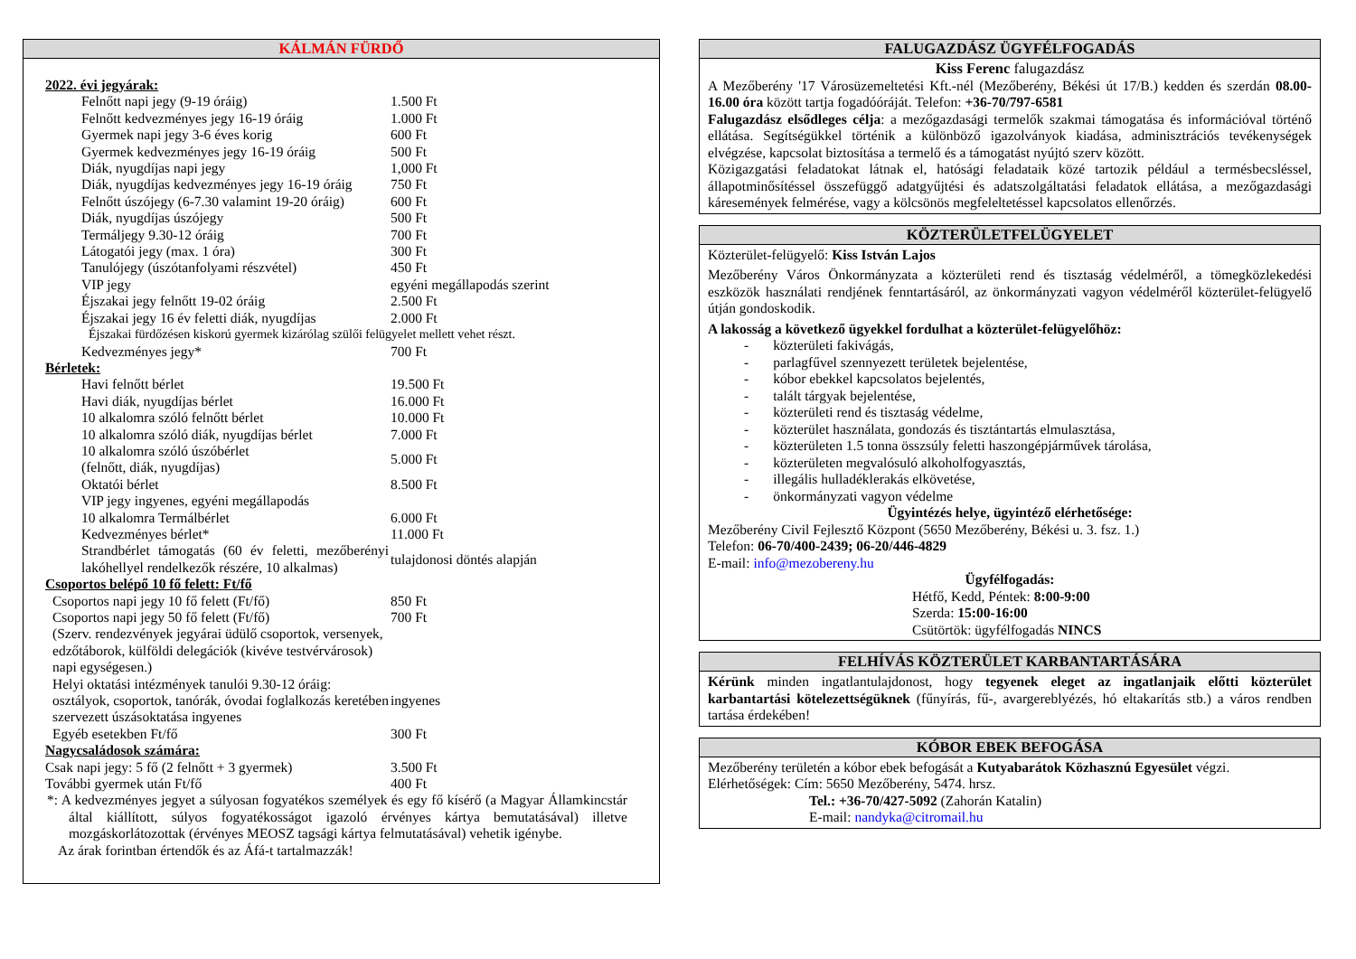KÁLMÁN FÜRDŐ
| 2022. évi jegyárak: | |
| Felnőtt napi jegy (9-19 óráig) | 1.500 Ft |
| Felnőtt kedvezményes jegy 16-19 óráig | 1.000 Ft |
| Gyermek napi jegy 3-6 éves korig | 600 Ft |
| Gyermek kedvezményes jegy 16-19 óráig | 500 Ft |
| Diák, nyugdíjas napi jegy | 1,000 Ft |
| Diák, nyugdíjas kedvezményes jegy 16-19 óráig | 750 Ft |
| Felnőtt úszójegy (6-7.30 valamint 19-20 óráig) | 600 Ft |
| Diák, nyugdíjas úszójegy | 500 Ft |
| Termáljegy 9.30-12 óráig | 700 Ft |
| Látogatói jegy (max. 1 óra) | 300 Ft |
| Tanulójegy (úszótanfolyami részvétel) | 450 Ft |
| VIP jegy | egyéni megállapodás szerint |
| Éjszakai jegy felnőtt 19-02 óráig | 2.500 Ft |
| Éjszakai jegy 16 év feletti diák, nyugdíjas | 2.000 Ft |
| Éjszakai fürdőzésen kiskorú gyermek kizárólag szülői felügyelet mellett vehet részt. | |
| Kedvezményes jegy* | 700 Ft |
| Bérletek: | |
| Havi felnőtt bérlet | 19.500 Ft |
| Havi diák, nyugdíjas bérlet | 16.000 Ft |
| 10 alkalomra szóló felnőtt bérlet | 10.000 Ft |
| 10 alkalomra szóló diák, nyugdíjas bérlet | 7.000 Ft |
| 10 alkalomra szóló úszóbérlet (felnőtt, diák, nyugdíjas) | 5.000 Ft |
| Oktatói bérlet | 8.500 Ft |
| VIP jegy ingyenes, egyéni megállapodás | |
| 10 alkalomra Termálbérlet | 6.000 Ft |
| Kedvezményes bérlet* | 11.000 Ft |
| Strandbérlet támogatás (60 év feletti, mezőberényi lakóhellyel rendelkezők részére, 10 alkalmas) | tulajdonosi döntés alapján |
| Csoportos belépő 10 fő felett: Ft/fő | |
| Csoportos napi jegy 10 fő felett (Ft/fő) | 850 Ft |
| Csoportos napi jegy 50 fő felett (Ft/fő) | 700 Ft |
| (Szerv. rendezvények jegyárai üdülő csoportok, versenyek, edzőtáborok, külföldi delegációk (kivéve testvérvárosok) napi egységesen.) | |
| Helyi oktatási intézmények tanulói 9.30-12 óráig: osztályok, csoportok, tanórák, óvodai foglalkozás keretében szervezett úszásoktatása ingyenes | ingyenes |
| Egyéb esetekben Ft/fő | 300 Ft |
| Nagycsaládosok számára: | |
| Csak napi jegy: 5 fő (2 felnőtt + 3 gyermek) | 3.500 Ft |
| További gyermek után Ft/fő | 400 Ft |
*: A kedvezményes jegyet a súlyosan fogyatékos személyek és egy fő kísérő (a Magyar Államkincstár által kiállított, súlyos fogyatékosságot igazoló érvényes kártya bemutatásával) illetve mozgáskorlátozottak (érvényes MEOSZ tagsági kártya felmutatásával) vehetik igénybe.
Az árak forintban értendők és az Áfá-t tartalmazzák!
FALUGAZDÁSZ ÜGYFÉLFOGADÁS
Kiss Ferenc falugazdász
A Mezőberény '17 Városüzemeltetési Kft.-nél (Mezőberény, Békési út 17/B.) kedden és szerdán 08.00-16.00 óra között tartja fogadóóráját. Telefon: +36-70/797-6581
Falugazdász elsődleges célja: a mezőgazdasági termelők szakmai támogatása és információval történő ellátása. Segítségükkel történik a különböző igazolványok kiadása, adminisztrációs tevékenységek elvégzése, kapcsolat biztosítása a termelő és a támogatást nyújtó szerv között.
Közigazgatási feladatokat látnak el, hatósági feladataik közé tartozik például a termésbecsléssel, állapotminősítéssel összefüggő adatgyűjtési és adatszolgáltatási feladatok ellátása, a mezőgazdasági káresemények felmérése, vagy a kölcsönös megfeleltetéssel kapcsolatos ellenőrzés.
KÖZTERÜLETFELÜGYELET
Közterület-felügyelő: Kiss István Lajos
Mezőberény Város Önkormányzata a közterületi rend és tisztaság védelméről, a tömegközlekedési eszközök használati rendjének fenntartásáról, az önkormányzati vagyon védelméről közterület-felügyelő útján gondoskodik.
A lakosság a következő ügyekkel fordulhat a közterület-felügyelőhöz:
- közterületi fakivágás,
- parlagfűvel szennyezett területek bejelentése,
- kóbor ebekkel kapcsolatos bejelentés,
- talált tárgyak bejelentése,
- közterületi rend és tisztaság védelme,
- közterület használata, gondozás és tisztántartás elmulasztása,
- közterületen 1.5 tonna összsúly feletti haszongépjárművek tárolása,
- közterületen megvalósuló alkoholfogyasztás,
- illegális hulladéklerakás elkövetése,
- önkormányzati vagyon védelme
Ügyintézés helye, ügyintéző elérhetősége:
Mezőberény Civil Fejlesztő Központ (5650 Mezőberény, Békési u. 3. fsz. 1.)
Telefon: 06-70/400-2439; 06-20/446-4829
E-mail: info@mezobereny.hu
Ügyfélfogadás:
Hétfő, Kedd, Péntek: 8:00-9:00
Szerda: 15:00-16:00
Csütörtök: ügyfélfogadás NINCS
FELHÍVÁS KÖZTERÜLET KARBANTARTÁSÁRA
Kérünk minden ingatlantulajdonost, hogy tegyenek eleget az ingatlanjaik előtti közterület karbantartási kötelezettségüknek (fűnyírás, fű-, avargereblyézés, hó eltakarítás stb.) a város rendben tartása érdekében!
KÓBOR EBEK BEFOGÁSA
Mezőberény területén a kóbor ebek befogását a Kutyabarátok Közhasznú Egyesület végzi.
Elérhetőségek: Cím: 5650 Mezőberény, 5474. hrsz.
Tel.: +36-70/427-5092 (Zahorán Katalin)
E-mail: nandyka@citromail.hu